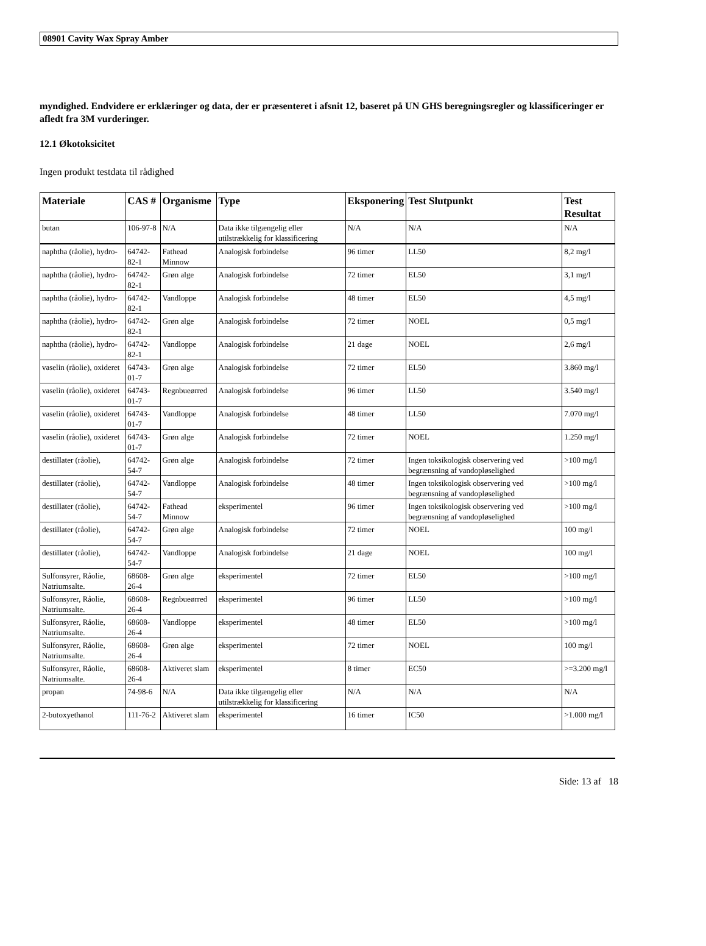08901 Cavity Wax Spray Amber
myndighed. Endvidere er erklæringer og data, der er præsenteret i afsnit 12, baseret på UN GHS beregningsregler og klassificeringer er afledt fra 3M vurderinger.
12.1 Økotoksicitet
Ingen produkt testdata til rådighed
| Materiale | CAS # | Organisme | Type | Eksponering | Test Slutpunkt | Test Resultat |
| --- | --- | --- | --- | --- | --- | --- |
| butan | 106-97-8 | N/A | Data ikke tilgængelig eller utilstrækkelig for klassificering | N/A | N/A | N/A |
| naphtha (råolie), hydro- | 64742-82-1 | Fathead Minnow | Analogisk forbindelse | 96 timer | LL50 | 8,2 mg/l |
| naphtha (råolie), hydro- | 64742-82-1 | Grøn alge | Analogisk forbindelse | 72 timer | EL50 | 3,1 mg/l |
| naphtha (råolie), hydro- | 64742-82-1 | Vandloppe | Analogisk forbindelse | 48 timer | EL50 | 4,5 mg/l |
| naphtha (råolie), hydro- | 64742-82-1 | Grøn alge | Analogisk forbindelse | 72 timer | NOEL | 0,5 mg/l |
| naphtha (råolie), hydro- | 64742-82-1 | Vandloppe | Analogisk forbindelse | 21 dage | NOEL | 2,6 mg/l |
| vaselin (råolie), oxideret | 64743-01-7 | Grøn alge | Analogisk forbindelse | 72 timer | EL50 | 3.860 mg/l |
| vaselin (råolie), oxideret | 64743-01-7 | Regnbueørred | Analogisk forbindelse | 96 timer | LL50 | 3.540 mg/l |
| vaselin (råolie), oxideret | 64743-01-7 | Vandloppe | Analogisk forbindelse | 48 timer | LL50 | 7.070 mg/l |
| vaselin (råolie), oxideret | 64743-01-7 | Grøn alge | Analogisk forbindelse | 72 timer | NOEL | 1.250 mg/l |
| destillater (råolie), | 64742-54-7 | Grøn alge | Analogisk forbindelse | 72 timer | Ingen toksikologisk observering ved begrænsning af vandopløselighed | >100 mg/l |
| destillater (råolie), | 64742-54-7 | Vandloppe | Analogisk forbindelse | 48 timer | Ingen toksikologisk observering ved begrænsning af vandopløselighed | >100 mg/l |
| destillater (råolie), | 64742-54-7 | Fathead Minnow | eksperimentel | 96 timer | Ingen toksikologisk observering ved begrænsning af vandopløselighed | >100 mg/l |
| destillater (råolie), | 64742-54-7 | Grøn alge | Analogisk forbindelse | 72 timer | NOEL | 100 mg/l |
| destillater (råolie), | 64742-54-7 | Vandloppe | Analogisk forbindelse | 21 dage | NOEL | 100 mg/l |
| Sulfonsyrer, Råolie, Natriumsalte. | 68608-26-4 | Grøn alge | eksperimentel | 72 timer | EL50 | >100 mg/l |
| Sulfonsyrer, Råolie, Natriumsalte. | 68608-26-4 | Regnbueørred | eksperimentel | 96 timer | LL50 | >100 mg/l |
| Sulfonsyrer, Råolie, Natriumsalte. | 68608-26-4 | Vandloppe | eksperimentel | 48 timer | EL50 | >100 mg/l |
| Sulfonsyrer, Råolie, Natriumsalte. | 68608-26-4 | Grøn alge | eksperimentel | 72 timer | NOEL | 100 mg/l |
| Sulfonsyrer, Råolie, Natriumsalte. | 68608-26-4 | Aktiveret slam | eksperimentel | 8 timer | EC50 | >=3.200 mg/l |
| propan | 74-98-6 | N/A | Data ikke tilgængelig eller utilstrækkelig for klassificering | N/A | N/A | N/A |
| 2-butoxyethanol | 111-76-2 | Aktiveret slam | eksperimentel | 16 timer | IC50 | >1.000 mg/l |
Side: 13 af 18